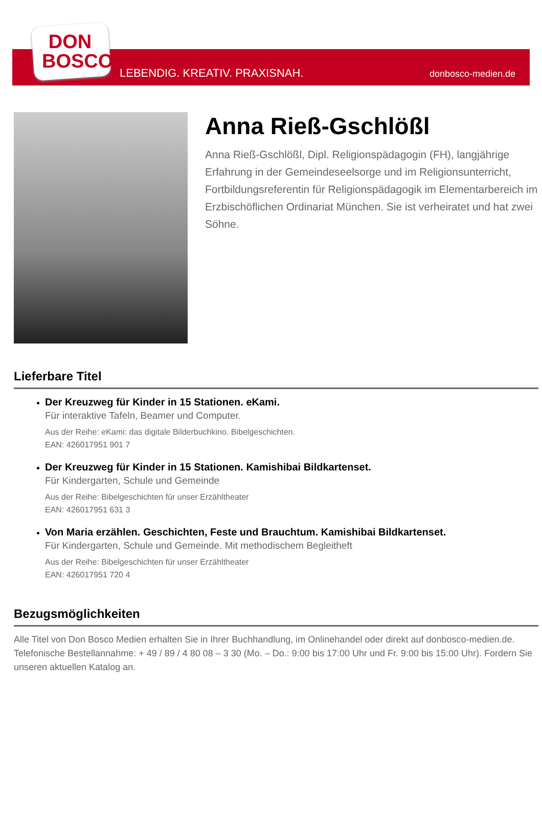DON
BOSCO
LEBENDIG. KREATIV. PRAXISNAH. donbosco-medien.de
Anna Rieß-Gschlößl
Anna Rieß-Gschlößl, Dipl. Religionspädagogin (FH), langjährige Erfahrung in der Gemeindeseelsorge und im Religionsunterricht, Fortbildungsreferentin für Religionspädagogik im Elementarbereich im Erzbischöflichen Ordinariat München. Sie ist verheiratet und hat zwei Söhne.
Lieferbare Titel
Der Kreuzweg für Kinder in 15 Stationen. eKami.
Für interaktive Tafeln, Beamer und Computer.
Aus der Reihe: eKami: das digitale Bilderbuchkino. Bibelgeschichten.
EAN: 426017951 901 7
Der Kreuzweg für Kinder in 15 Stationen. Kamishibai Bildkartenset.
Für Kindergarten, Schule und Gemeinde
Aus der Reihe: Bibelgeschichten für unser Erzähltheater
EAN: 426017951 631 3
Von Maria erzählen. Geschichten, Feste und Brauchtum. Kamishibai Bildkartenset.
Für Kindergarten, Schule und Gemeinde. Mit methodischem Begleitheft
Aus der Reihe: Bibelgeschichten für unser Erzähltheater
EAN: 426017951 720 4
Bezugsmöglichkeiten
Alle Titel von Don Bosco Medien erhalten Sie in Ihrer Buchhandlung, im Onlinehandel oder direkt auf donbosco-medien.de. Telefonische Bestellannahme: + 49 / 89 / 4 80 08 – 3 30 (Mo. – Do.: 9:00 bis 17:00 Uhr und Fr. 9:00 bis 15:00 Uhr). Fordern Sie unseren aktuellen Katalog an.